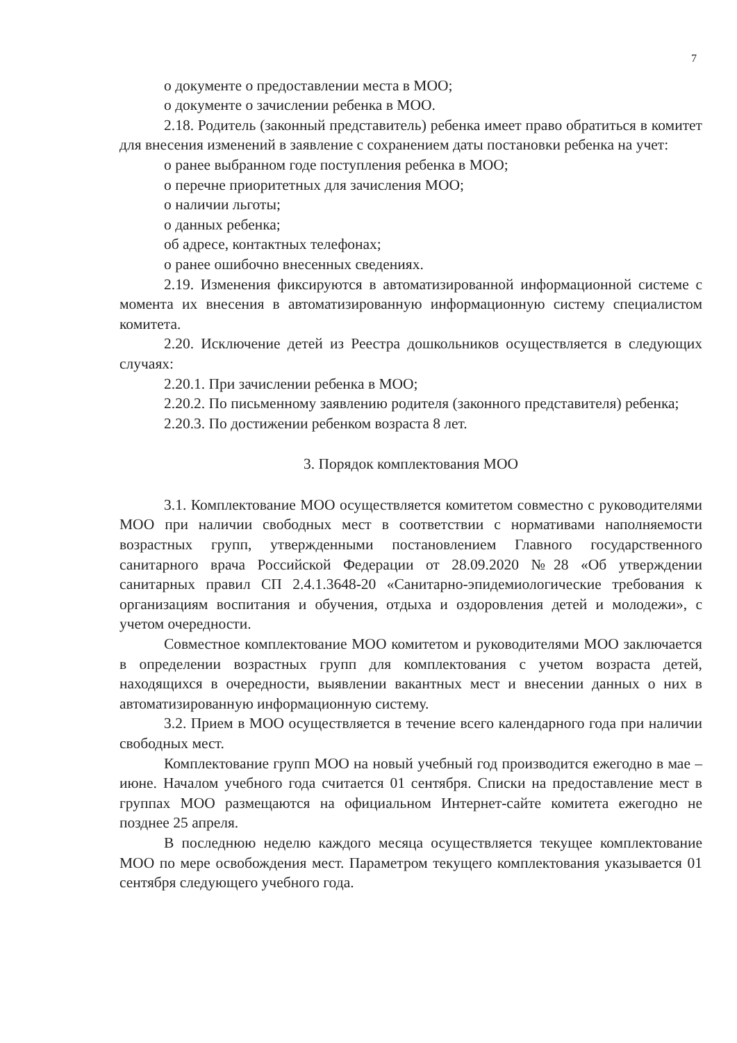7
о документе о предоставлении места в МОО;
о документе о зачислении ребенка в МОО.
2.18. Родитель (законный представитель) ребенка имеет право обратиться в комитет для внесения изменений в заявление с сохранением даты постановки ребенка на учет:
о ранее выбранном годе поступления ребенка в МОО;
о перечне приоритетных для зачисления МОО;
о наличии льготы;
о данных ребенка;
об адресе, контактных телефонах;
о ранее ошибочно внесенных сведениях.
2.19. Изменения фиксируются в автоматизированной информационной системе с момента их внесения в автоматизированную информационную систему специалистом комитета.
2.20. Исключение детей из Реестра дошкольников осуществляется в следующих случаях:
2.20.1. При зачислении ребенка в МОО;
2.20.2. По письменному заявлению родителя (законного представителя) ребенка;
2.20.3. По достижении ребенком возраста 8 лет.
3. Порядок комплектования МОО
3.1. Комплектование МОО осуществляется комитетом совместно с руководителями МОО при наличии свободных мест в соответствии с нормативами наполняемости возрастных групп, утвержденными постановлением Главного государственного санитарного врача Российской Федерации от 28.09.2020 №28 «Об утверждении санитарных правил СП 2.4.1.3648-20 «Санитарно-эпидемиологические требования к организациям воспитания и обучения, отдыха и оздоровления детей и молодежи», с учетом очередности.
Совместное комплектование МОО комитетом и руководителями МОО заключается в определении возрастных групп для комплектования с учетом возраста детей, находящихся в очередности, выявлении вакантных мест и внесении данных о них в автоматизированную информационную систему.
3.2. Прием в МОО осуществляется в течение всего календарного года при наличии свободных мест.
Комплектование групп МОО на новый учебный год производится ежегодно в мае – июне. Началом учебного года считается 01 сентября. Списки на предоставление мест в группах МОО размещаются на официальном Интернет-сайте комитета ежегодно не позднее 25 апреля.
В последнюю неделю каждого месяца осуществляется текущее комплектование МОО по мере освобождения мест. Параметром текущего комплектования указывается 01 сентября следующего учебного года.